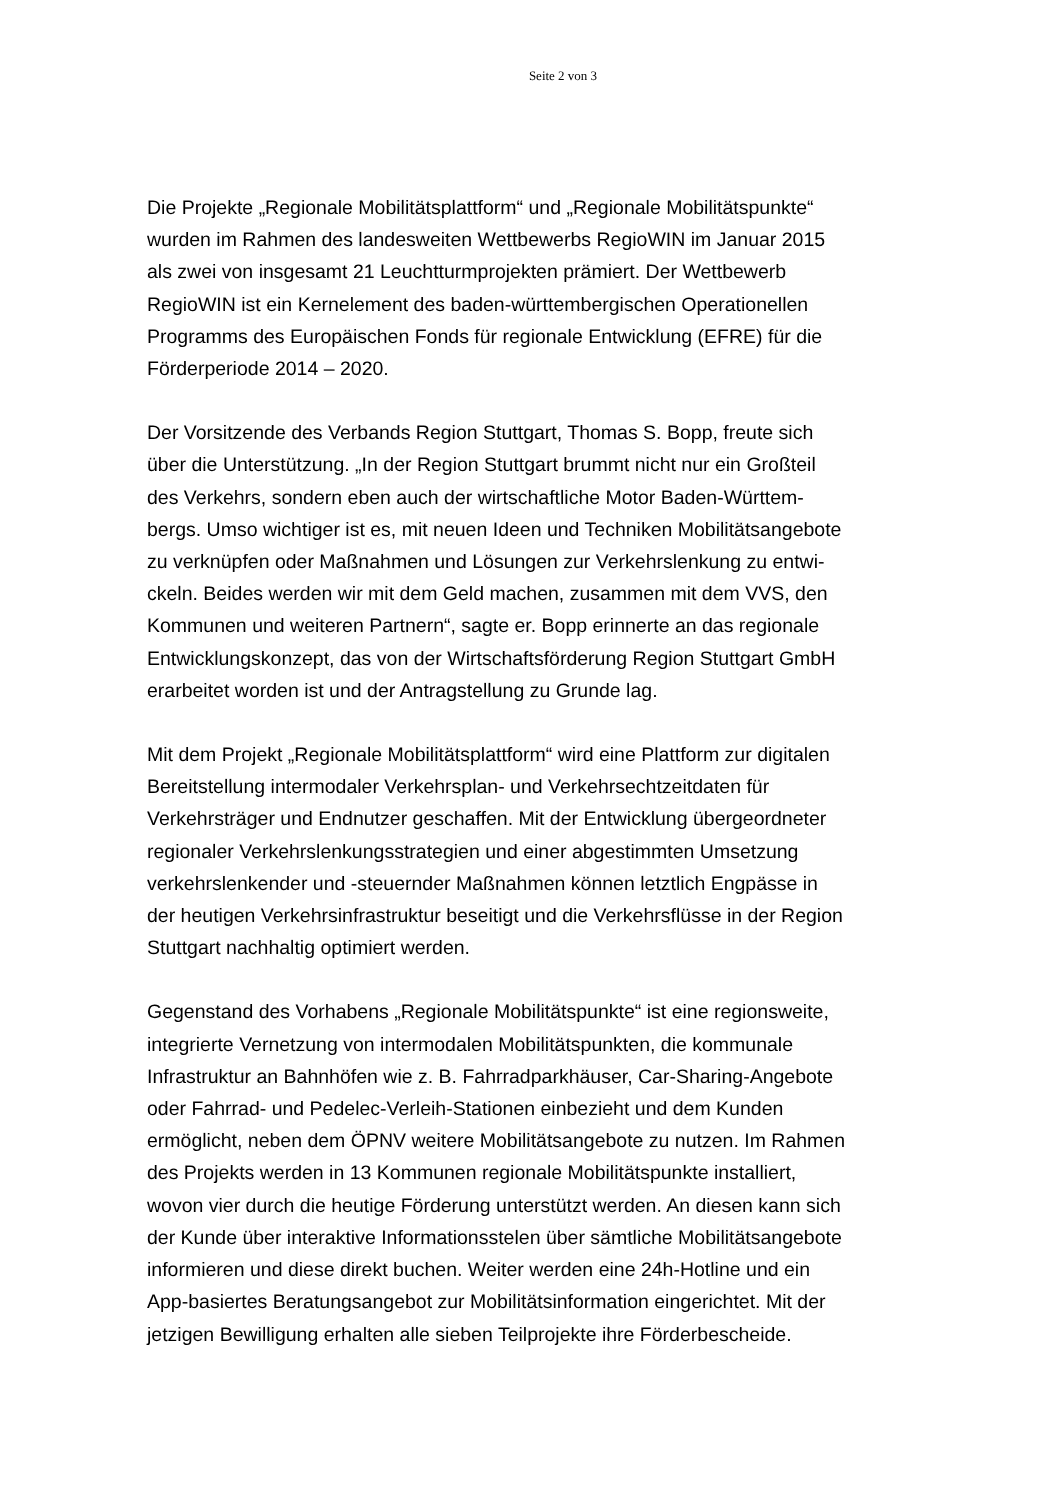Seite 2 von 3
Die Projekte „Regionale Mobilitätsplattform“ und „Regionale Mobilitätspunkte“
wurden im Rahmen des landesweiten Wettbewerbs RegioWIN im Januar 2015
als zwei von insgesamt 21 Leuchtturmprojekten prämiert. Der Wettbewerb
RegioWIN ist ein Kernelement des baden-württembergischen Operationellen
Programms des Europäischen Fonds für regionale Entwicklung (EFRE) für die
Förderperiode 2014 – 2020.
Der Vorsitzende des Verbands Region Stuttgart, Thomas S. Bopp, freute sich
über die Unterstützung. „In der Region Stuttgart brummt nicht nur ein Großteil
des Verkehrs, sondern eben auch der wirtschaftliche Motor Baden-Württem-
bergs. Umso wichtiger ist es, mit neuen Ideen und Techniken Mobilitätsangebote
zu verknüpfen oder Maßnahmen und Lösungen zur Verkehrslenkung zu entwi-
ckeln. Beides werden wir mit dem Geld machen, zusammen mit dem VVS, den
Kommunen und weiteren Partnern“, sagte er. Bopp erinnerte an das regionale
Entwicklungskonzept, das von der Wirtschaftsförderung Region Stuttgart GmbH
erarbeitet worden ist und der Antragstellung zu Grunde lag.
Mit dem Projekt „Regionale Mobilitätsplattform“ wird eine Plattform zur digitalen
Bereitstellung intermodaler Verkehrsplan- und Verkehrsechtzeitdaten für
Verkehrsträger und Endnutzer geschaffen. Mit der Entwicklung übergeordneter
regionaler Verkehrslenkungsstrategien und einer abgestimmten Umsetzung
verkehrslenkender und -steuernder Maßnahmen können letztlich Engpässe in
der heutigen Verkehrsinfrastruktur beseitigt und die Verkehrsflüsse in der Region
Stuttgart nachhaltig optimiert werden.
Gegenstand des Vorhabens „Regionale Mobilitätspunkte“ ist eine regionsweite,
integrierte Vernetzung von intermodalen Mobilitätspunkten, die kommunale
Infrastruktur an Bahnhöfen wie z. B. Fahrradparkhäuser, Car-Sharing-Angebote
oder Fahrrad- und Pedelec-Verleih-Stationen einbezieht und dem Kunden
ermöglicht, neben dem ÖPNV weitere Mobilitätsangebote zu nutzen. Im Rahmen
des Projekts werden in 13 Kommunen regionale Mobilitätspunkte installiert,
wovon vier durch die heutige Förderung unterstützt werden. An diesen kann sich
der Kunde über interaktive Informationsstelen über sämtliche Mobilitätsangebote
informieren und diese direkt buchen. Weiter werden eine 24h-Hotline und ein
App-basiertes Beratungsangebot zur Mobilitätsinformation eingerichtet. Mit der
jetzigen Bewilligung erhalten alle sieben Teilprojekte ihre Förderbescheide.